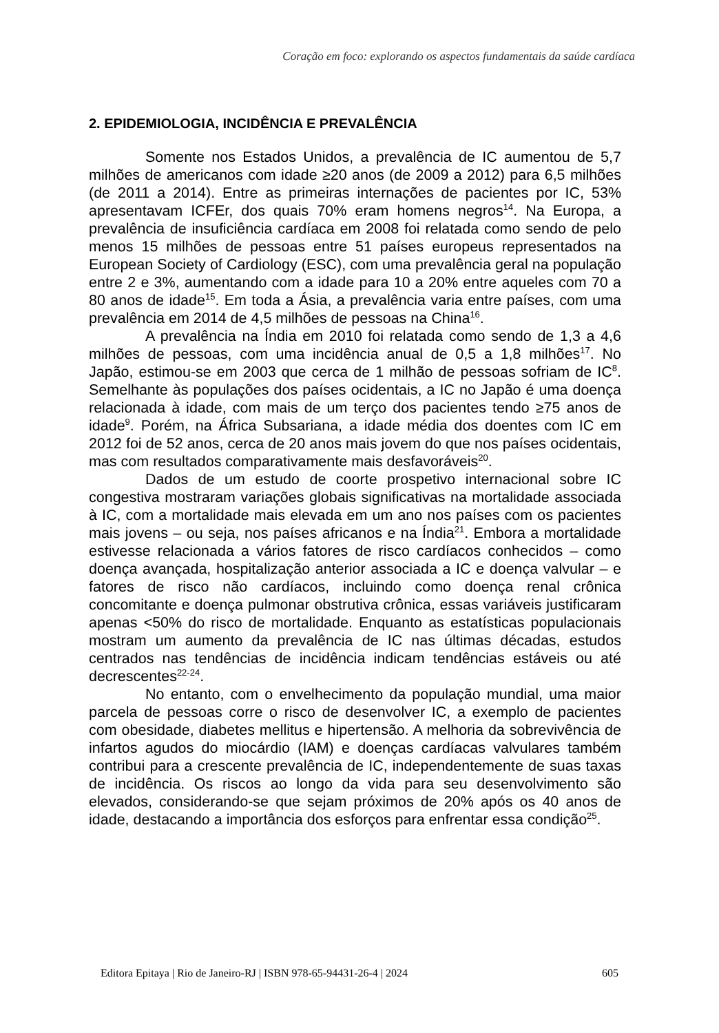Coração em foco: explorando os aspectos fundamentais da saúde cardíaca
2. EPIDEMIOLOGIA, INCIDÊNCIA E PREVALÊNCIA
Somente nos Estados Unidos, a prevalência de IC aumentou de 5,7 milhões de americanos com idade ≥20 anos (de 2009 a 2012) para 6,5 milhões (de 2011 a 2014). Entre as primeiras internações de pacientes por IC, 53% apresentavam ICFEr, dos quais 70% eram homens negros<sup>14</sup>. Na Europa, a prevalência de insuficiência cardíaca em 2008 foi relatada como sendo de pelo menos 15 milhões de pessoas entre 51 países europeus representados na European Society of Cardiology (ESC), com uma prevalência geral na população entre 2 e 3%, aumentando com a idade para 10 a 20% entre aqueles com 70 a 80 anos de idade<sup>15</sup>. Em toda a Ásia, a prevalência varia entre países, com uma prevalência em 2014 de 4,5 milhões de pessoas na China<sup>16</sup>.
A prevalência na Índia em 2010 foi relatada como sendo de 1,3 a 4,6 milhões de pessoas, com uma incidência anual de 0,5 a 1,8 milhões<sup>17</sup>. No Japão, estimou-se em 2003 que cerca de 1 milhão de pessoas sofriam de IC<sup>8</sup>. Semelhante às populações dos países ocidentais, a IC no Japão é uma doença relacionada à idade, com mais de um terço dos pacientes tendo ≥75 anos de idade<sup>9</sup>. Porém, na África Subsariana, a idade média dos doentes com IC em 2012 foi de 52 anos, cerca de 20 anos mais jovem do que nos países ocidentais, mas com resultados comparativamente mais desfavoráveis<sup>20</sup>.
Dados de um estudo de coorte prospetivo internacional sobre IC congestiva mostraram variações globais significativas na mortalidade associada à IC, com a mortalidade mais elevada em um ano nos países com os pacientes mais jovens – ou seja, nos países africanos e na Índia<sup>21</sup>. Embora a mortalidade estivesse relacionada a vários fatores de risco cardíacos conhecidos – como doença avançada, hospitalização anterior associada a IC e doença valvular – e fatores de risco não cardíacos, incluindo como doença renal crônica concomitante e doença pulmonar obstrutiva crônica, essas variáveis justificaram apenas <50% do risco de mortalidade. Enquanto as estatísticas populacionais mostram um aumento da prevalência de IC nas últimas décadas, estudos centrados nas tendências de incidência indicam tendências estáveis ou até decrescentes<sup>22-24</sup>.
No entanto, com o envelhecimento da população mundial, uma maior parcela de pessoas corre o risco de desenvolver IC, a exemplo de pacientes com obesidade, diabetes mellitus e hipertensão. A melhoria da sobrevivência de infartos agudos do miocárdio (IAM) e doenças cardíacas valvulares também contribui para a crescente prevalência de IC, independentemente de suas taxas de incidência. Os riscos ao longo da vida para seu desenvolvimento são elevados, considerando-se que sejam próximos de 20% após os 40 anos de idade, destacando a importância dos esforços para enfrentar essa condição<sup>25</sup>.
Editora Epitaya | Rio de Janeiro-RJ | ISBN 978-65-94431-26-4 | 2024 605